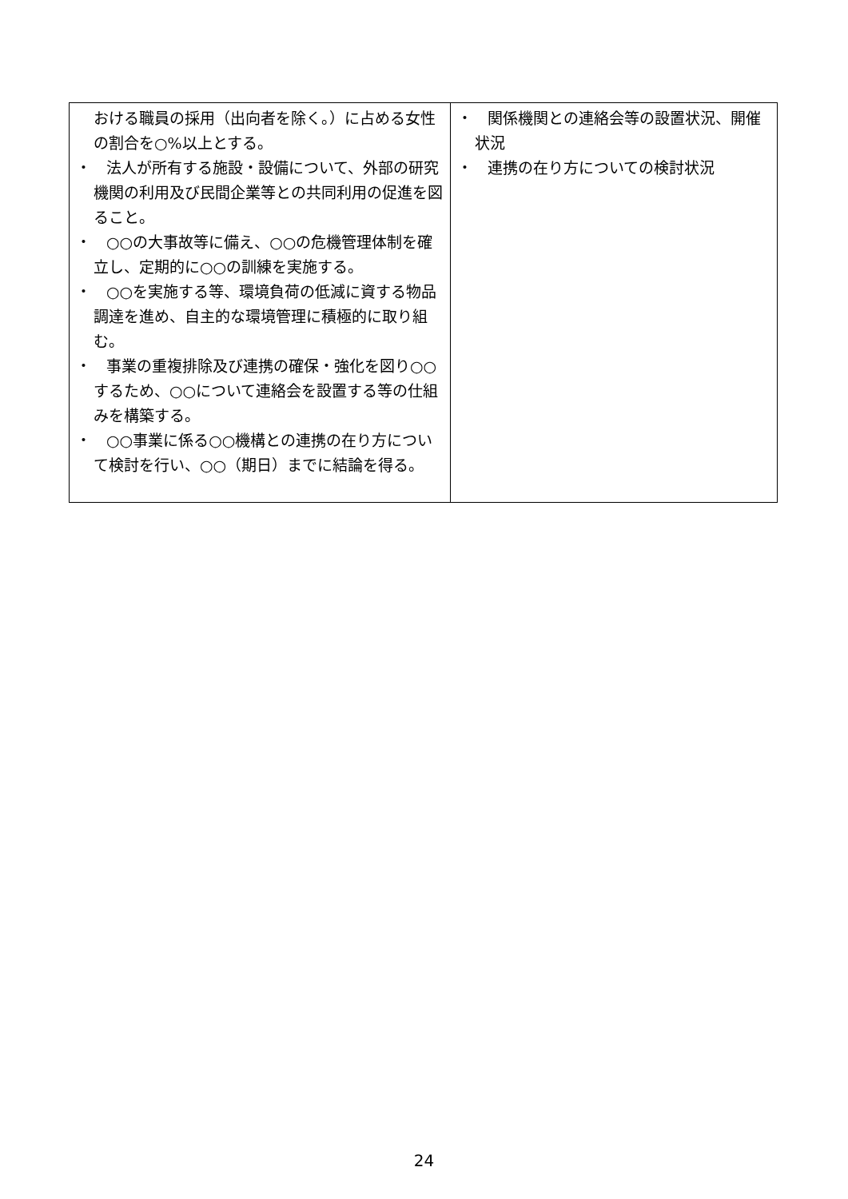| おける職員の採用（出向者を除く。）に占める女性の割合を○%以上とする。 ・ 法人が所有する施設・設備について、外部の研究機関の利用及び民間企業等との共同利用の促進を図ること。 ・ ○○の大事故等に備え、○○の危機管理体制を確立し、定期的に○○の訓練を実施する。 ・ ○○を実施する等、環境負荷の低減に資する物品調達を進め、自主的な環境管理に積極的に取り組む。 ・ 事業の重複排除及び連携の確保・強化を図り○○するため、○○について連絡会を設置する等の仕組みを構築する。 ・ ○○事業に係る○○機構との連携の在り方について検討を行い、○○（期日）までに結論を得る。 | ・ 関係機関との連絡会等の設置状況、開催状況 ・ 連携の在り方についての検討状況 |
24